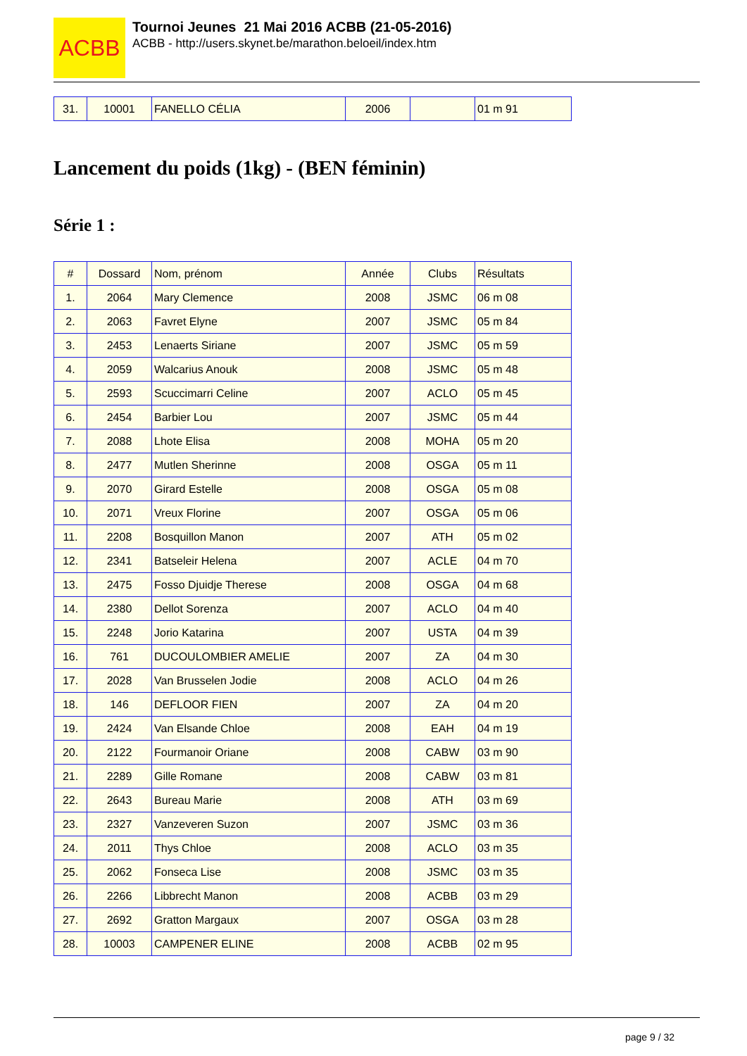ACBB
Tournoi Jeunes 21 Mai 2016 ACBB (21-05-2016)
ACBB - http://users.skynet.be/marathon.beloeil/index.htm
| 31. | 10001 | FANELLO CÉLIA | 2006 | | 01 m 91 |
Lancement du poids (1kg) - (BEN féminin)
Série 1 :
| # | Dossard | Nom, prénom | Année | Clubs | Résultats |
| --- | --- | --- | --- | --- | --- |
| 1. | 2064 | Mary Clemence | 2008 | JSMC | 06 m 08 |
| 2. | 2063 | Favret Elyne | 2007 | JSMC | 05 m 84 |
| 3. | 2453 | Lenaerts Siriane | 2007 | JSMC | 05 m 59 |
| 4. | 2059 | Walcarius Anouk | 2008 | JSMC | 05 m 48 |
| 5. | 2593 | Scuccimarri Celine | 2007 | ACLO | 05 m 45 |
| 6. | 2454 | Barbier Lou | 2007 | JSMC | 05 m 44 |
| 7. | 2088 | Lhote Elisa | 2008 | MOHA | 05 m 20 |
| 8. | 2477 | Mutlen Sherinne | 2008 | OSGA | 05 m 11 |
| 9. | 2070 | Girard Estelle | 2008 | OSGA | 05 m 08 |
| 10. | 2071 | Vreux Florine | 2007 | OSGA | 05 m 06 |
| 11. | 2208 | Bosquillon Manon | 2007 | ATH | 05 m 02 |
| 12. | 2341 | Batseleir Helena | 2007 | ACLE | 04 m 70 |
| 13. | 2475 | Fosso Djuidje Therese | 2008 | OSGA | 04 m 68 |
| 14. | 2380 | Dellot Sorenza | 2007 | ACLO | 04 m 40 |
| 15. | 2248 | Jorio Katarina | 2007 | USTA | 04 m 39 |
| 16. | 761 | DUCOULOMBIER AMELIE | 2007 | ZA | 04 m 30 |
| 17. | 2028 | Van Brusselen Jodie | 2008 | ACLO | 04 m 26 |
| 18. | 146 | DEFLOOR FIEN | 2007 | ZA | 04 m 20 |
| 19. | 2424 | Van Elsande Chloe | 2008 | EAH | 04 m 19 |
| 20. | 2122 | Fourmanoir Oriane | 2008 | CABW | 03 m 90 |
| 21. | 2289 | Gille Romane | 2008 | CABW | 03 m 81 |
| 22. | 2643 | Bureau Marie | 2008 | ATH | 03 m 69 |
| 23. | 2327 | Vanzeveren Suzon | 2007 | JSMC | 03 m 36 |
| 24. | 2011 | Thys Chloe | 2008 | ACLO | 03 m 35 |
| 25. | 2062 | Fonseca Lise | 2008 | JSMC | 03 m 35 |
| 26. | 2266 | Libbrecht Manon | 2008 | ACBB | 03 m 29 |
| 27. | 2692 | Gratton Margaux | 2007 | OSGA | 03 m 28 |
| 28. | 10003 | CAMPENER ELINE | 2008 | ACBB | 02 m 95 |
page 9 / 32